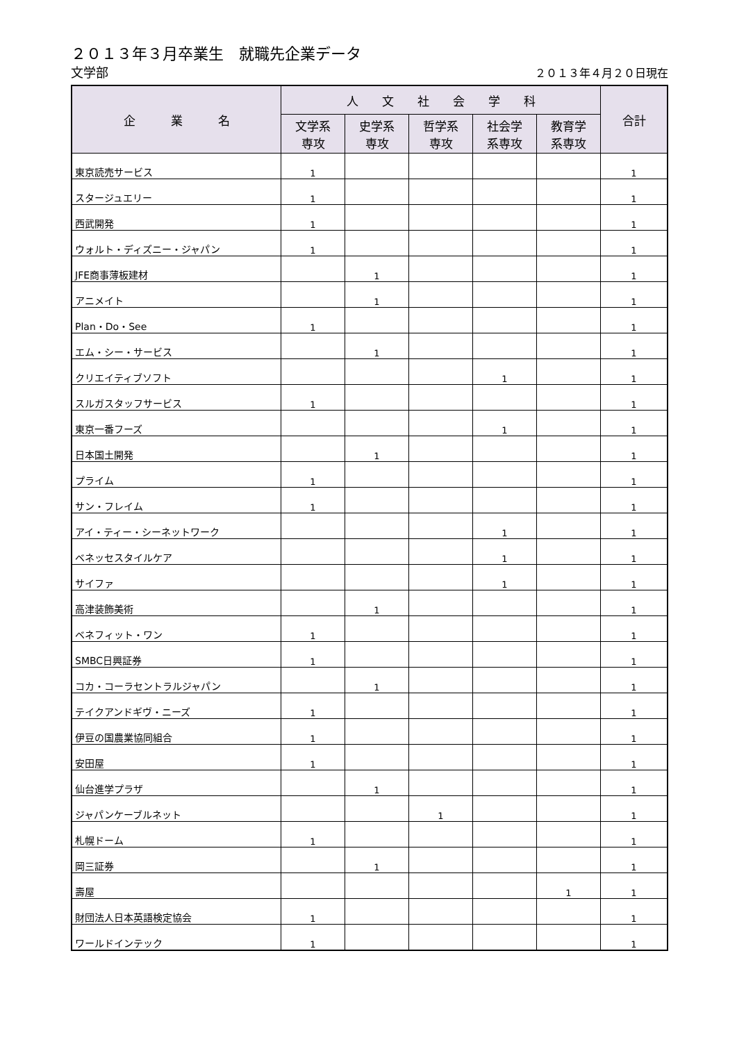２０１３年３月卒業生　就職先企業データ
文学部 ２０１３年４月２０日現在
| 企 業 名 | 人 文 社 会 学 科 | | | | | 合計 |
| --- | --- | --- | --- | --- | --- | --- |
| | 文学系 専攻 | 史学系 専攻 | 哲学系 専攻 | 社会学 系専攻 | 教育学 系専攻 | |
| 東京読売サービス | 1 | | | | | 1 |
| スタージュエリー | 1 | | | | | 1 |
| 西武開発 | 1 | | | | | 1 |
| ウォルト・ディズニー・ジャパン | 1 | | | | | 1 |
| JFE商事薄板建材 | | 1 | | | | 1 |
| アニメイト | | 1 | | | | 1 |
| Plan・Do・See | 1 | | | | | 1 |
| エム・シー・サービス | | 1 | | | | 1 |
| クリエイティブソフト | | | | 1 | | 1 |
| スルガスタッフサービス | 1 | | | | | 1 |
| 東京一番フーズ | | | | 1 | | 1 |
| 日本国土開発 | | 1 | | | | 1 |
| プライム | 1 | | | | | 1 |
| サン・フレイム | 1 | | | | | 1 |
| アイ・ティー・シーネットワーク | | | | 1 | | 1 |
| ベネッセスタイルケア | | | | 1 | | 1 |
| サイファ | | | | 1 | | 1 |
| 高津装飾美術 | | 1 | | | | 1 |
| ベネフィット・ワン | 1 | | | | | 1 |
| SMBC日興証券 | 1 | | | | | 1 |
| コカ・コーラセントラルジャパン | | 1 | | | | 1 |
| テイクアンドギヴ・ニーズ | 1 | | | | | 1 |
| 伊豆の国農業協同組合 | 1 | | | | | 1 |
| 安田屋 | 1 | | | | | 1 |
| 仙台進学プラザ | | 1 | | | | 1 |
| ジャパンケーブルネット | | | 1 | | | 1 |
| 札幌ドーム | 1 | | | | | 1 |
| 岡三証券 | | 1 | | | | 1 |
| 壽屋 | | | | | 1 | 1 |
| 財団法人日本英語検定協会 | 1 | | | | | 1 |
| ワールドインテック | 1 | | | | | 1 |